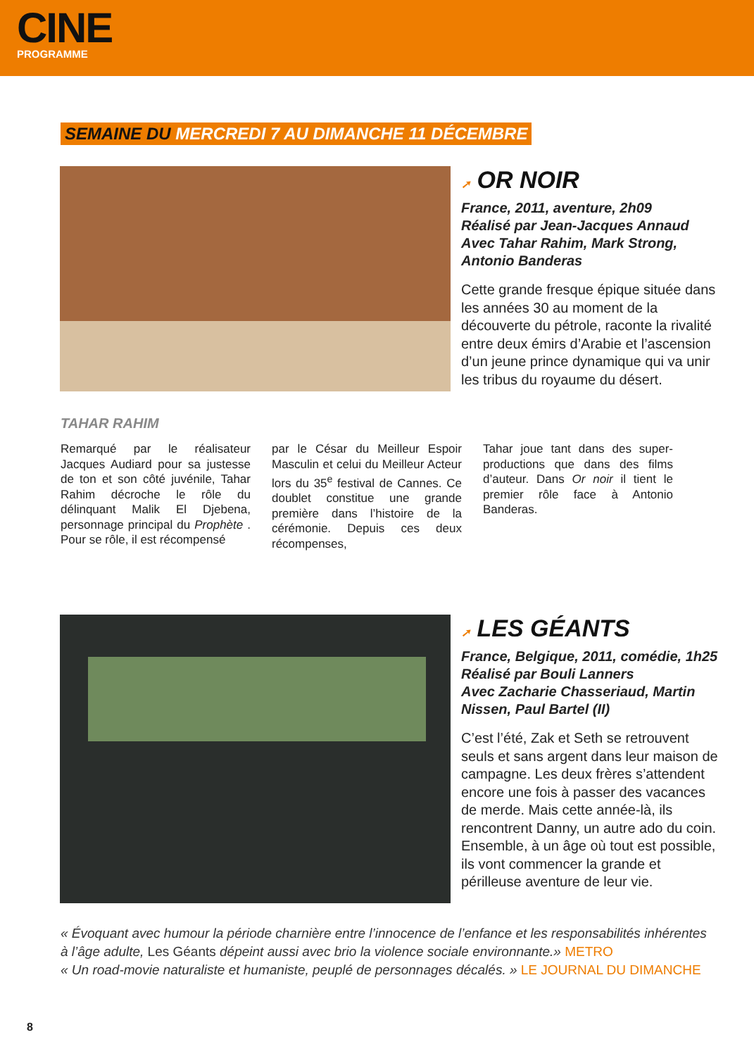CINE
PROGRAMME
SEMAINE DU MERCREDI 7 AU DIMANCHE 11 DÉCEMBRE
➚ OR NOIR
France, 2011, aventure, 2h09
Réalisé par Jean-Jacques Annaud
Avec Tahar Rahim, Mark Strong, Antonio Banderas
Cette grande fresque épique située dans les années 30 au moment de la découverte du pétrole, raconte la rivalité entre deux émirs d’Arabie et l’ascension d’un jeune prince dynamique qui va unir les tribus du royaume du désert.
TAHAR RAHIM
Remarqué par le réalisateur Jacques Audiard pour sa justesse de ton et son côté juvénile, Tahar Rahim décroche le rôle du délinquant Malik El Djebena, personnage principal du Prophète . Pour se rôle, il est récompensé
par le César du Meilleur Espoir Masculin et celui du Meilleur Acteur lors du 35<sup>e</sup> festival de Cannes. Ce doublet constitue une grande première dans l’histoire de la cérémonie. Depuis ces deux récompenses,
Tahar joue tant dans des super-productions que dans des films d’auteur. Dans Or noir il tient le premier rôle face à Antonio Banderas.
➚ LES GÉANTS
France, Belgique, 2011, comédie, 1h25
Réalisé par Bouli Lanners
Avec Zacharie Chasseriaud, Martin Nissen, Paul Bartel (II)
C’est l’été, Zak et Seth se retrouvent seuls et sans argent dans leur maison de campagne. Les deux frères s’attendent encore une fois à passer des vacances de merde. Mais cette année-là, ils rencontrent Danny, un autre ado du coin. Ensemble, à un âge où tout est possible, ils vont commencer la grande et périlleuse aventure de leur vie.
« Évoquant avec humour la période charnière entre l’innocence de l’enfance et les responsabilités inhérentes à l’âge adulte, Les Géants dépeint aussi avec brio la violence sociale environnante.» METRO
« Un road-movie naturaliste et humaniste, peuplé de personnages décalés. » LE JOURNAL DU DIMANCHE
8